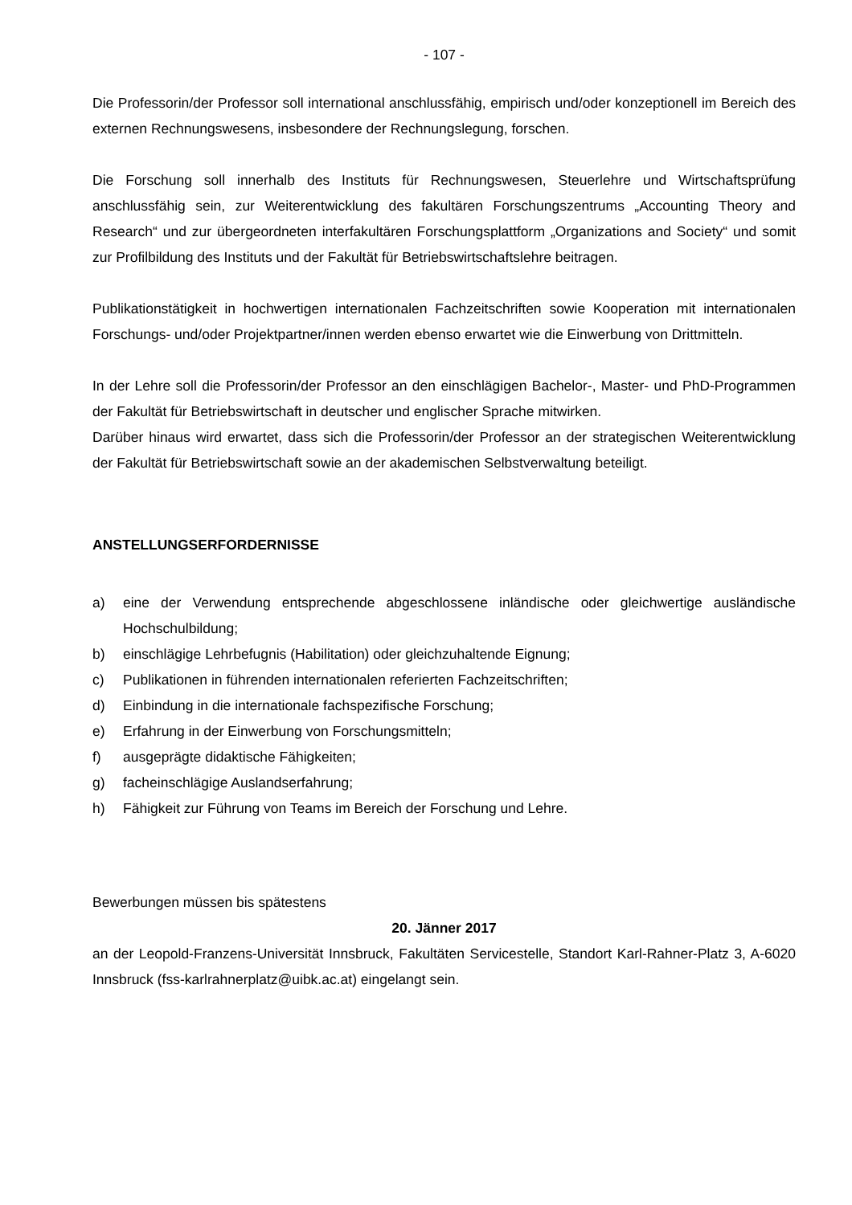- 107 -
Die Professorin/der Professor soll international anschlussfähig, empirisch und/oder konzeptionell im Bereich des externen Rechnungswesens, insbesondere der Rechnungslegung, forschen.
Die Forschung soll innerhalb des Instituts für Rechnungswesen, Steuerlehre und Wirtschaftsprüfung anschlussfähig sein, zur Weiterentwicklung des fakultären Forschungszentrums „Accounting Theory and Research“ und zur übergeordneten interfakultären Forschungsplattform „Organizations and Society“ und somit zur Profilbildung des Instituts und der Fakultät für Betriebswirtschaftslehre beitragen.
Publikationstätigkeit in hochwertigen internationalen Fachzeitschriften sowie Kooperation mit internationalen Forschungs- und/oder Projektpartner/innen werden ebenso erwartet wie die Einwerbung von Drittmitteln.
In der Lehre soll die Professorin/der Professor an den einschlägigen Bachelor-, Master- und PhD-Programmen der Fakultät für Betriebswirtschaft in deutscher und englischer Sprache mitwirken.
Darüber hinaus wird erwartet, dass sich die Professorin/der Professor an der strategischen Weiterentwicklung der Fakultät für Betriebswirtschaft sowie an der akademischen Selbstverwaltung beteiligt.
ANSTELLUNGSERFORDERNISSE
a) eine der Verwendung entsprechende abgeschlossene inländische oder gleichwertige ausländische Hochschulbildung;
b) einschlägige Lehrbefugnis (Habilitation) oder gleichzuhaltende Eignung;
c) Publikationen in führenden internationalen referierten Fachzeitschriften;
d) Einbindung in die internationale fachspezifische Forschung;
e) Erfahrung in der Einwerbung von Forschungsmitteln;
f) ausgeprägte didaktische Fähigkeiten;
g) facheinschlägige Auslandserfahrung;
h) Fähigkeit zur Führung von Teams im Bereich der Forschung und Lehre.
Bewerbungen müssen bis spätestens
20. Jänner 2017
an der Leopold-Franzens-Universität Innsbruck, Fakultäten Servicestelle, Standort Karl-Rahner-Platz 3, A-6020 Innsbruck (fss-karlrahnerplatz@uibk.ac.at) eingelangt sein.